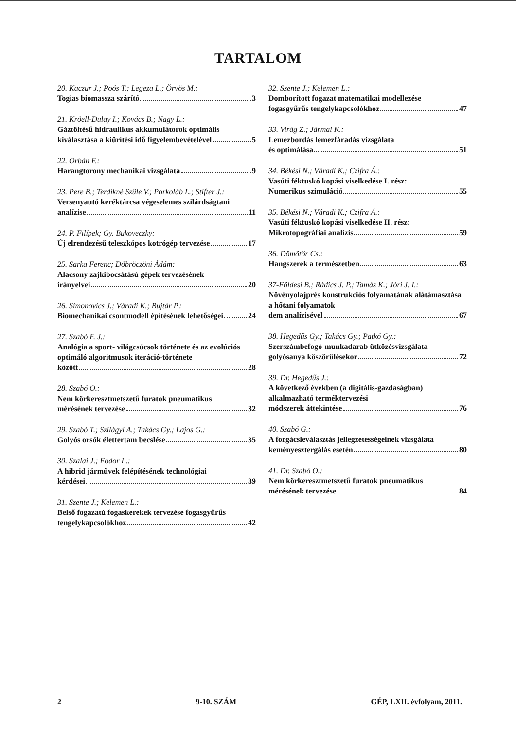TARTALOM
20. Kaczur J.; Poós T.; Legeza L.; Örvös M.:
Togias biomassza szárító 3
21. Kröell-Dulay I.; Kovács B.; Nagy L.:
Gáztöltésű hidraulikus akkumulátorok optimális
kiválasztása a kiürítési idő figyelembevételével 5
22. Orbán F.:
Harangtorony mechanikai vizsgálata 9
23. Pere B.; Terdikné Szüle V.; Porkoláb L.; Stifter J.:
Versenyautó keréktárcsa végeselemes szilárdságtani
analízise 11
24. P. Filípek; Gy. Bukoveczky:
Új elrendezésű teleszkópos kotrógép tervezése 17
25. Sarka Ferenc; Döbröczöni Ádám:
Alacsony zajkibocsátású gépek tervezésének
irányelvei 20
26. Simonovics J.; Váradi K.; Bujtár P.:
Biomechanikai csontmodell építésének lehetőségei 24
27. Szabó F. J.:
Analógia a sport- világcsúcsok története és az evolúciós optimáló algoritmusok iteráció-története
között 28
28. Szabó O.:
Nem körkeresztmetszetű furatok pneumatikus
mérésének tervezése 32
29. Szabó T.; Szilágyi A.; Takács Gy.; Lajos G.:
Golyós orsók élettertam becslése 35
30. Szalai J.; Fodor L.:
A hibrid járművek felépítésének technológiai
kérdései 39
31. Szente J.; Kelemen L.:
Belső fogazatú fogaskerekek tervezése fogasgyűrűs
tengelykapcsolókhoz 42
32. Szente J.; Kelemen L.:
Domborított fogazat matematikai modellezése
fogasgyűrűs tengelykapcsolókhoz 47
33. Virág Z.; Jármai K.:
Lemezbordás lemezfáradás vizsgálata
és optimálása 51
34. Békési N.; Váradi K.; Czifra Á.:
Vasúti féktuskó kopási viselkedése I. rész:
Numerikus szimuláció 55
35. Békési N.; Váradi K.; Czifra Á.:
Vasúti féktuskó kopási viselkedése II. rész:
Mikrotopográfiai analízis 59
36. Dömötör Cs.:
Hangszerek a természetben 63
37-Földesi B.; Rádics J. P.; Tamás K.; Jóri J. I.:
Növényolajprés konstrukciós folyamatának alátámasztása a hőtani folyamatok
dem analízisével 67
38. Hegedűs Gy.; Takács Gy.; Patkó Gy.:
Szerszámbefogó-munkadarab ütközésvizsgálata
golyósanya köszörülésekor 72
39. Dr. Hegedűs J.:
A következő években (a digitális-gazdaságban) alkalmazható terméktervezési
módszerek áttekintése 76
40. Szabó G.:
A forgácsleválasztás jellegzetességeinek vizsgálata
keményesztergálás esetén 80
41. Dr. Szabó O.:
Nem körkeresztmetszetű furatok pneumatikus
mérésének tervezése 84
2 9-10. SZÁM GÉP, LXII. évfolyam, 2011.